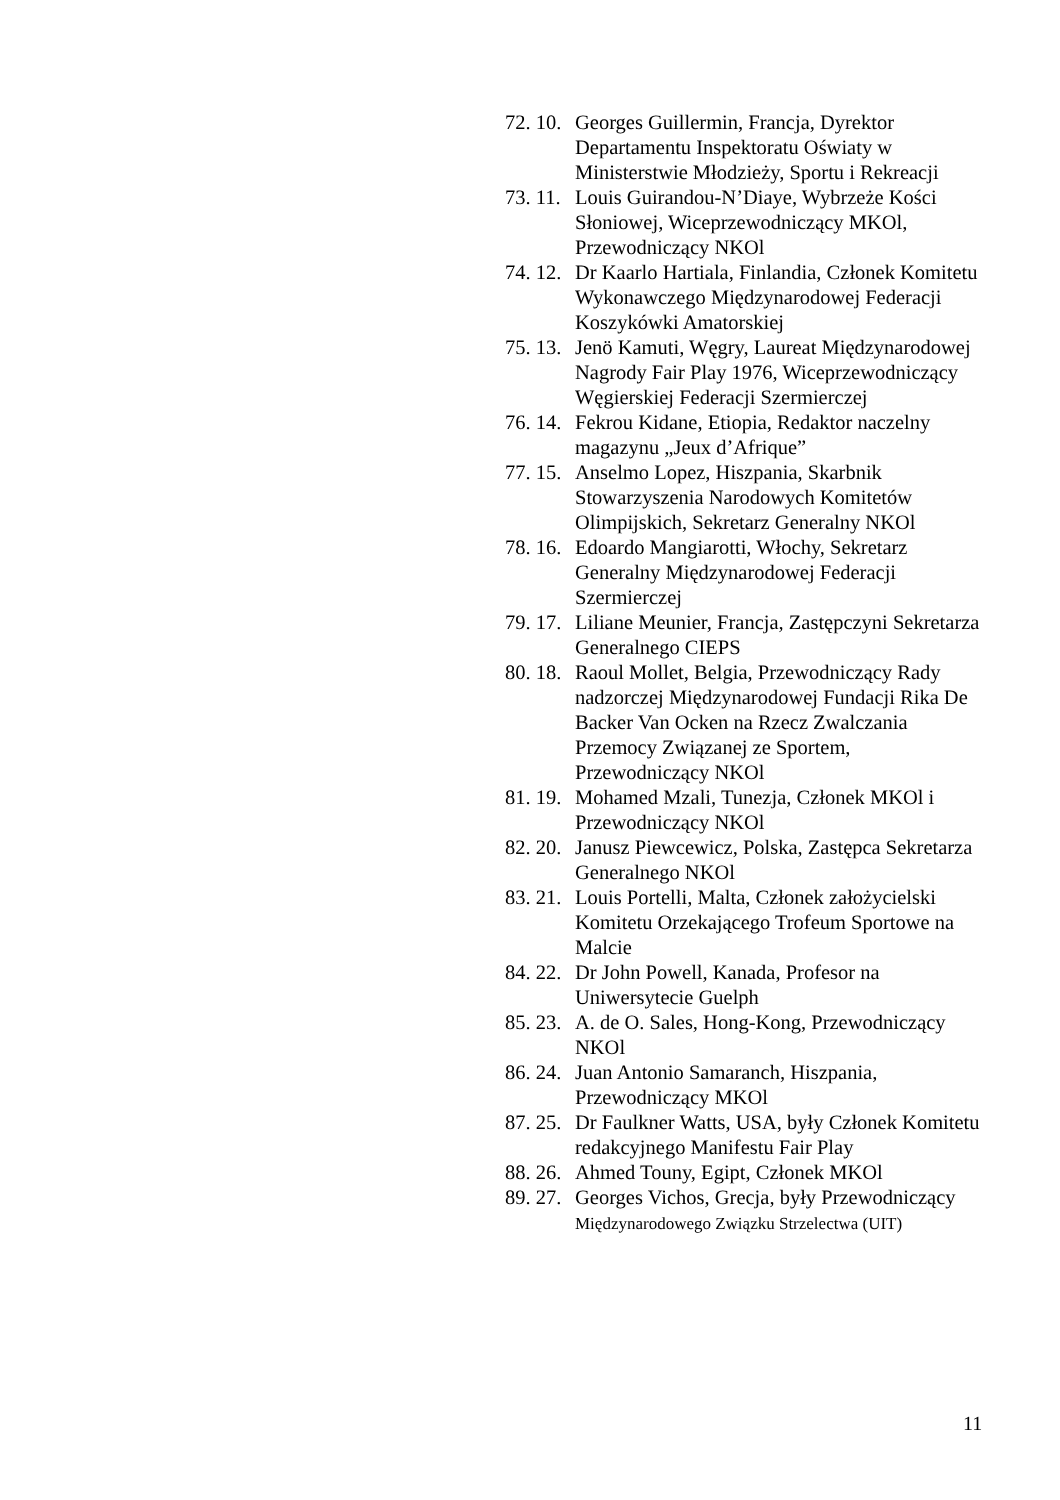72. 10. Georges Guillermin, Francja, Dyrektor Departamentu Inspektoratu Oświaty w Ministerstwie Młodzieży, Sportu i Rekreacji
73. 11. Louis Guirandou-N’Diaye, Wybrzeże Kości Słoniowej, Wiceprzewodniczący MKOl, Przewodniczący NKOl
74. 12. Dr Kaarlo Hartiala, Finlandia, Członek Komitetu Wykonawczego Międzynarodowej Federacji Koszykówki Amatorskiej
75. 13. Jenö Kamuti, Węgry, Laureat Międzynarodowej Nagrody Fair Play 1976, Wiceprzewodniczący Węgierskiej Federacji Szermierczej
76. 14. Fekrou Kidane, Etiopia, Redaktor naczelny magazynu „Jeux d’Afrique”
77. 15. Anselmo Lopez, Hiszpania, Skarbnik Stowarzyszenia Narodowych Komitetów Olimpijskich, Sekretarz Generalny NKOl
78. 16. Edoardo Mangiarotti, Włochy, Sekretarz Generalny Międzynarodowej Federacji Szermierczej
79. 17. Liliane Meunier, Francja, Zastępczyni Sekretarza Generalnego CIEPS
80. 18. Raoul Mollet, Belgia, Przewodniczący Rady nadzorczej Międzynarodowej Fundacji Rika De Backer Van Ocken na Rzecz Zwalczania Przemocy Związanej ze Sportem, Przewodniczący NKOl
81. 19. Mohamed Mzali, Tunezja, Członek MKOl i Przewodniczący NKOl
82. 20. Janusz Piewcewicz, Polska, Zastępca Sekretarza Generalnego NKOl
83. 21. Louis Portelli, Malta, Członek założycielski Komitetu Orzekającego Trofeum Sportowe na Malcie
84. 22. Dr John Powell, Kanada, Profesor na Uniwersytecie Guelph
85. 23. A. de O. Sales, Hong-Kong, Przewodniczący NKOl
86. 24. Juan Antonio Samaranch, Hiszpania, Przewodniczący MKOl
87. 25. Dr Faulkner Watts, USA, były Członek Komitetu redakcyjnego Manifestu Fair Play
88. 26. Ahmed Touny, Egipt, Członek MKOl
89. 27. Georges Vichos, Grecja, były Przewodniczący Międzynarodowego Związku Strzelectwa (UIT)
11